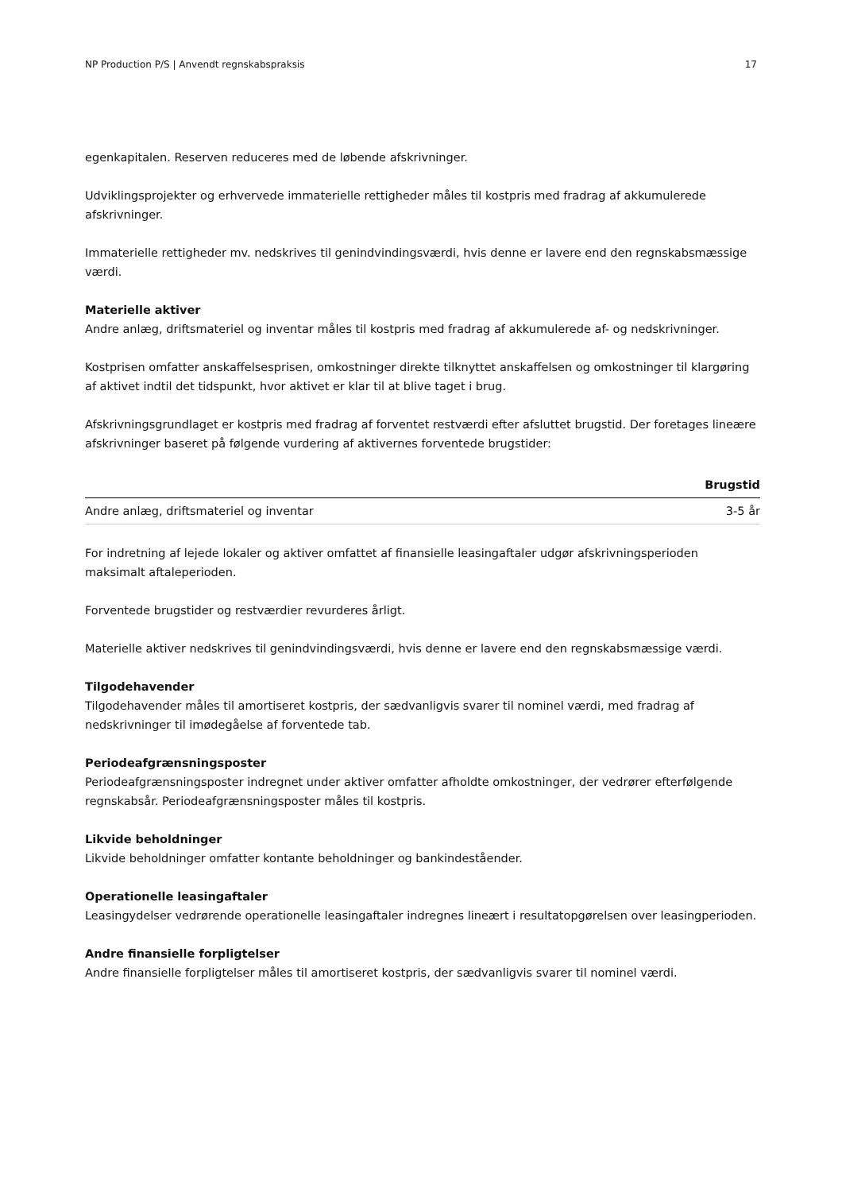NP Production P/S | Anvendt regnskabspraksis 17
egenkapitalen. Reserven reduceres med de løbende afskrivninger.
Udviklingsprojekter og erhvervede immaterielle rettigheder måles til kostpris med fradrag af akkumulerede afskrivninger.
Immaterielle rettigheder mv. nedskrives til genindvindingsværdi, hvis denne er lavere end den regnskabsmæssige værdi.
Materielle aktiver
Andre anlæg, driftsmateriel og inventar måles til kostpris med fradrag af akkumulerede af- og nedskrivninger.
Kostprisen omfatter anskaffelsesprisen, omkostninger direkte tilknyttet anskaffelsen og omkostninger til klargøring af aktivet indtil det tidspunkt, hvor aktivet er klar til at blive taget i brug.
Afskrivningsgrundlaget er kostpris med fradrag af forventet restværdi efter afsluttet brugstid. Der foretages lineære afskrivninger baseret på følgende vurdering af aktivernes forventede brugstider:
| | Brugstid |
| --- | --- |
| Andre anlæg, driftsmateriel og inventar | 3-5 år |
For indretning af lejede lokaler og aktiver omfattet af finansielle leasingaftaler udgør afskrivningsperioden maksimalt aftaleperioden.
Forventede brugstider og restværdier revurderes årligt.
Materielle aktiver nedskrives til genindvindingsværdi, hvis denne er lavere end den regnskabsmæssige værdi.
Tilgodehavender
Tilgodehavender måles til amortiseret kostpris, der sædvanligvis svarer til nominel værdi, med fradrag af nedskrivninger til imødegåelse af forventede tab.
Periodeafgrænsningsposter
Periodeafgrænsningsposter indregnet under aktiver omfatter afholdte omkostninger, der vedrører efterfølgende regnskabsår. Periodeafgrænsningsposter måles til kostpris.
Likvide beholdninger
Likvide beholdninger omfatter kontante beholdninger og bankindeståender.
Operationelle leasingaftaler
Leasingydelser vedrørende operationelle leasingaftaler indregnes lineært i resultatopgørelsen over leasingperioden.
Andre finansielle forpligtelser
Andre finansielle forpligtelser måles til amortiseret kostpris, der sædvanligvis svarer til nominel værdi.